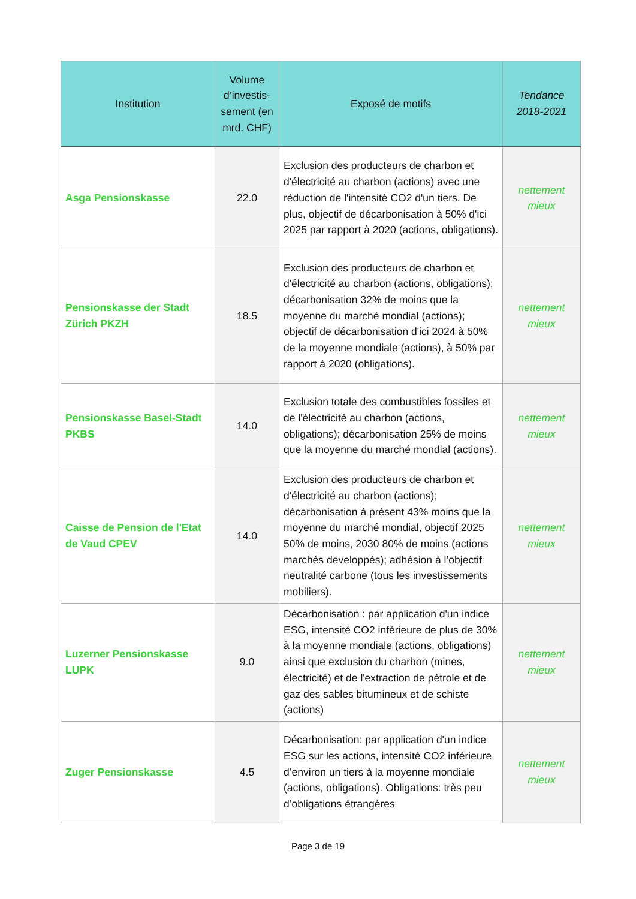| Institution | Volume d’investis-sement (en mrd. CHF) | Exposé de motifs | Tendance 2018-2021 |
| --- | --- | --- | --- |
| Asga Pensionskasse | 22.0 | Exclusion des producteurs de charbon et d'électricité au charbon (actions) avec une réduction de l'intensité CO2 d'un tiers. De plus, objectif de décarbonisation à 50% d'ici 2025 par rapport à 2020 (actions, obligations). | nettement mieux |
| Pensionskasse der Stadt Zürich PKZH | 18.5 | Exclusion des producteurs de charbon et d'électricité au charbon (actions, obligations); décarbonisation 32% de moins que la moyenne du marché mondial (actions); objectif de décarbonisation d'ici 2024 à 50% de la moyenne mondiale (actions), à 50% par rapport à 2020 (obligations). | nettement mieux |
| Pensionskasse Basel-Stadt PKBS | 14.0 | Exclusion totale des combustibles fossiles et de l'électricité au charbon (actions, obligations); décarbonisation 25% de moins que la moyenne du marché mondial (actions). | nettement mieux |
| Caisse de Pension de l'Etat de Vaud CPEV | 14.0 | Exclusion des producteurs de charbon et d'électricité au charbon (actions); décarbonisation à présent 43% moins que la moyenne du marché mondial, objectif 2025 50% de moins, 2030 80% de moins (actions marchés developpés); adhésion à l’objectif neutralité carbone (tous les investissements mobiliers). | nettement mieux |
| Luzerner Pensionskasse LUPK | 9.0 | Décarbonisation : par application d'un indice ESG, intensité CO2 inférieure de plus de 30% à la moyenne mondiale (actions, obligations) ainsi que exclusion du charbon (mines, électricité) et de l'extraction de pétrole et de gaz des sables bitumineux et de schiste (actions) | nettement mieux |
| Zuger Pensionskasse | 4.5 | Décarbonisation: par application d'un indice ESG sur les actions, intensité CO2 inférieure d’environ un tiers à la moyenne mondiale (actions, obligations). Obligations: très peu d’obligations étrangères | nettement mieux |
Page 3 de 19